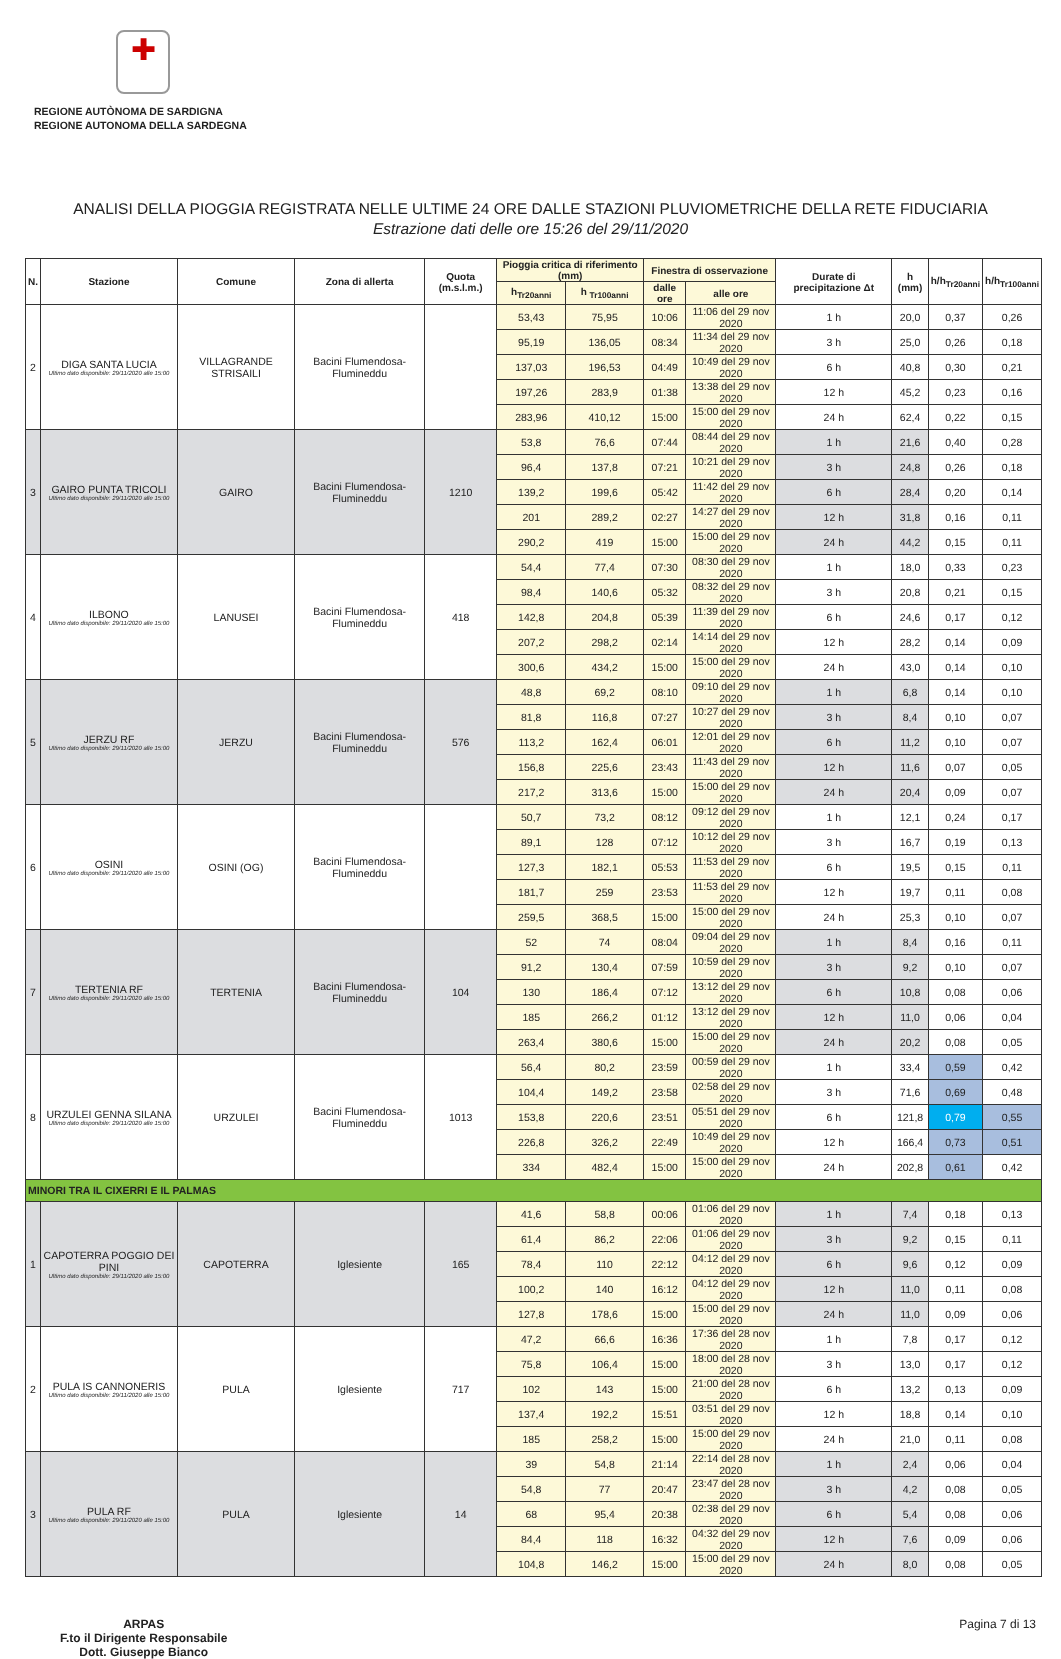✚
REGIONE AUTÒNOMA DE SARDIGNA
REGIONE AUTONOMA DELLA SARDEGNA
ANALISI DELLA PIOGGIA REGISTRATA NELLE ULTIME 24 ORE DALLE STAZIONI PLUVIOMETRICHE DELLA RETE FIDUCIARIA
Estrazione dati delle ore 15:26 del 29/11/2020
| N. | Stazione | Comune | Zona di allerta | Quota (m.s.l.m.) | Pioggia critica di riferimento (mm) | | Finestra di osservazione | | Durate di precipitazione Δt | h (mm) | h/h<sub>Tr20anni</sub> | h/h<sub>Tr100anni</sub> |
| --- | --- | --- | --- | --- | --- | --- | --- | --- | --- | --- | --- | --- |
| | | | | | h<sub>Tr20anni</sub> | h <sub>Tr100anni</sub> | dalle ore | alle ore | | | | |
| 2 | DIGA SANTA LUCIA Ultimo dato disponibile: 29/11/2020 alle 15:00 | VILLAGRANDE STRISAILI | Bacini Flumendosa-Flumineddu | | 53,43 | 75,95 | 10:06 | 11:06 del 29 nov 2020 | 1 h | 20,0 | 0,37 | 0,26 |
| | | | | | 95,19 | 136,05 | 08:34 | 11:34 del 29 nov 2020 | 3 h | 25,0 | 0,26 | 0,18 |
| | | | | | 137,03 | 196,53 | 04:49 | 10:49 del 29 nov 2020 | 6 h | 40,8 | 0,30 | 0,21 |
| | | | | | 197,26 | 283,9 | 01:38 | 13:38 del 29 nov 2020 | 12 h | 45,2 | 0,23 | 0,16 |
| | | | | | 283,96 | 410,12 | 15:00 | 15:00 del 29 nov 2020 | 24 h | 62,4 | 0,22 | 0,15 |
| 3 | GAIRO PUNTA TRICOLI Ultimo dato disponibile: 29/11/2020 alle 15:00 | GAIRO | Bacini Flumendosa-Flumineddu | 1210 | 53,8 | 76,6 | 07:44 | 08:44 del 29 nov 2020 | 1 h | 21,6 | 0,40 | 0,28 |
| | | | | | 96,4 | 137,8 | 07:21 | 10:21 del 29 nov 2020 | 3 h | 24,8 | 0,26 | 0,18 |
| | | | | | 139,2 | 199,6 | 05:42 | 11:42 del 29 nov 2020 | 6 h | 28,4 | 0,20 | 0,14 |
| | | | | | 201 | 289,2 | 02:27 | 14:27 del 29 nov 2020 | 12 h | 31,8 | 0,16 | 0,11 |
| | | | | | 290,2 | 419 | 15:00 | 15:00 del 29 nov 2020 | 24 h | 44,2 | 0,15 | 0,11 |
| 4 | ILBONO Ultimo dato disponibile: 29/11/2020 alle 15:00 | LANUSEI | Bacini Flumendosa-Flumineddu | 418 | 54,4 | 77,4 | 07:30 | 08:30 del 29 nov 2020 | 1 h | 18,0 | 0,33 | 0,23 |
| | | | | | 98,4 | 140,6 | 05:32 | 08:32 del 29 nov 2020 | 3 h | 20,8 | 0,21 | 0,15 |
| | | | | | 142,8 | 204,8 | 05:39 | 11:39 del 29 nov 2020 | 6 h | 24,6 | 0,17 | 0,12 |
| | | | | | 207,2 | 298,2 | 02:14 | 14:14 del 29 nov 2020 | 12 h | 28,2 | 0,14 | 0,09 |
| | | | | | 300,6 | 434,2 | 15:00 | 15:00 del 29 nov 2020 | 24 h | 43,0 | 0,14 | 0,10 |
| 5 | JERZU RF Ultimo dato disponibile: 29/11/2020 alle 15:00 | JERZU | Bacini Flumendosa-Flumineddu | 576 | 48,8 | 69,2 | 08:10 | 09:10 del 29 nov 2020 | 1 h | 6,8 | 0,14 | 0,10 |
| | | | | | 81,8 | 116,8 | 07:27 | 10:27 del 29 nov 2020 | 3 h | 8,4 | 0,10 | 0,07 |
| | | | | | 113,2 | 162,4 | 06:01 | 12:01 del 29 nov 2020 | 6 h | 11,2 | 0,10 | 0,07 |
| | | | | | 156,8 | 225,6 | 23:43 | 11:43 del 29 nov 2020 | 12 h | 11,6 | 0,07 | 0,05 |
| | | | | | 217,2 | 313,6 | 15:00 | 15:00 del 29 nov 2020 | 24 h | 20,4 | 0,09 | 0,07 |
| 6 | OSINI Ultimo dato disponibile: 29/11/2020 alle 15:00 | OSINI (OG) | Bacini Flumendosa-Flumineddu | | 50,7 | 73,2 | 08:12 | 09:12 del 29 nov 2020 | 1 h | 12,1 | 0,24 | 0,17 |
| | | | | | 89,1 | 128 | 07:12 | 10:12 del 29 nov 2020 | 3 h | 16,7 | 0,19 | 0,13 |
| | | | | | 127,3 | 182,1 | 05:53 | 11:53 del 29 nov 2020 | 6 h | 19,5 | 0,15 | 0,11 |
| | | | | | 181,7 | 259 | 23:53 | 11:53 del 29 nov 2020 | 12 h | 19,7 | 0,11 | 0,08 |
| | | | | | 259,5 | 368,5 | 15:00 | 15:00 del 29 nov 2020 | 24 h | 25,3 | 0,10 | 0,07 |
| 7 | TERTENIA RF Ultimo dato disponibile: 29/11/2020 alle 15:00 | TERTENIA | Bacini Flumendosa-Flumineddu | 104 | 52 | 74 | 08:04 | 09:04 del 29 nov 2020 | 1 h | 8,4 | 0,16 | 0,11 |
| | | | | | 91,2 | 130,4 | 07:59 | 10:59 del 29 nov 2020 | 3 h | 9,2 | 0,10 | 0,07 |
| | | | | | 130 | 186,4 | 07:12 | 13:12 del 29 nov 2020 | 6 h | 10,8 | 0,08 | 0,06 |
| | | | | | 185 | 266,2 | 01:12 | 13:12 del 29 nov 2020 | 12 h | 11,0 | 0,06 | 0,04 |
| | | | | | 263,4 | 380,6 | 15:00 | 15:00 del 29 nov 2020 | 24 h | 20,2 | 0,08 | 0,05 |
| 8 | URZULEI GENNA SILANA Ultimo dato disponibile: 29/11/2020 alle 15:00 | URZULEI | Bacini Flumendosa-Flumineddu | 1013 | 56,4 | 80,2 | 23:59 | 00:59 del 29 nov 2020 | 1 h | 33,4 | 0,59 | 0,42 |
| | | | | | 104,4 | 149,2 | 23:58 | 02:58 del 29 nov 2020 | 3 h | 71,6 | 0,69 | 0,48 |
| | | | | | 153,8 | 220,6 | 23:51 | 05:51 del 29 nov 2020 | 6 h | 121,8 | 0,79 | 0,55 |
| | | | | | 226,8 | 326,2 | 22:49 | 10:49 del 29 nov 2020 | 12 h | 166,4 | 0,73 | 0,51 |
| | | | | | 334 | 482,4 | 15:00 | 15:00 del 29 nov 2020 | 24 h | 202,8 | 0,61 | 0,42 |
| MINORI TRA IL CIXERRI E IL PALMAS | | | | | | | | | | | | |
| 1 | CAPOTERRA POGGIO DEI PINI Ultimo dato disponibile: 29/11/2020 alle 15:00 | CAPOTERRA | Iglesiente | 165 | 41,6 | 58,8 | 00:06 | 01:06 del 29 nov 2020 | 1 h | 7,4 | 0,18 | 0,13 |
| | | | | | 61,4 | 86,2 | 22:06 | 01:06 del 29 nov 2020 | 3 h | 9,2 | 0,15 | 0,11 |
| | | | | | 78,4 | 110 | 22:12 | 04:12 del 29 nov 2020 | 6 h | 9,6 | 0,12 | 0,09 |
| | | | | | 100,2 | 140 | 16:12 | 04:12 del 29 nov 2020 | 12 h | 11,0 | 0,11 | 0,08 |
| | | | | | 127,8 | 178,6 | 15:00 | 15:00 del 29 nov 2020 | 24 h | 11,0 | 0,09 | 0,06 |
| 2 | PULA IS CANNONERIS Ultimo dato disponibile: 29/11/2020 alle 15:00 | PULA | Iglesiente | 717 | 47,2 | 66,6 | 16:36 | 17:36 del 28 nov 2020 | 1 h | 7,8 | 0,17 | 0,12 |
| | | | | | 75,8 | 106,4 | 15:00 | 18:00 del 28 nov 2020 | 3 h | 13,0 | 0,17 | 0,12 |
| | | | | | 102 | 143 | 15:00 | 21:00 del 28 nov 2020 | 6 h | 13,2 | 0,13 | 0,09 |
| | | | | | 137,4 | 192,2 | 15:51 | 03:51 del 29 nov 2020 | 12 h | 18,8 | 0,14 | 0,10 |
| | | | | | 185 | 258,2 | 15:00 | 15:00 del 29 nov 2020 | 24 h | 21,0 | 0,11 | 0,08 |
| 3 | PULA RF Ultimo dato disponibile: 29/11/2020 alle 15:00 | PULA | Iglesiente | 14 | 39 | 54,8 | 21:14 | 22:14 del 28 nov 2020 | 1 h | 2,4 | 0,06 | 0,04 |
| | | | | | 54,8 | 77 | 20:47 | 23:47 del 28 nov 2020 | 3 h | 4,2 | 0,08 | 0,05 |
| | | | | | 68 | 95,4 | 20:38 | 02:38 del 29 nov 2020 | 6 h | 5,4 | 0,08 | 0,06 |
| | | | | | 84,4 | 118 | 16:32 | 04:32 del 29 nov 2020 | 12 h | 7,6 | 0,09 | 0,06 |
| | | | | | 104,8 | 146,2 | 15:00 | 15:00 del 29 nov 2020 | 24 h | 8,0 | 0,08 | 0,05 |
ARPAS
F.to il Dirigente Responsabile
Dott. Giuseppe Bianco
Pagina 7 di 13